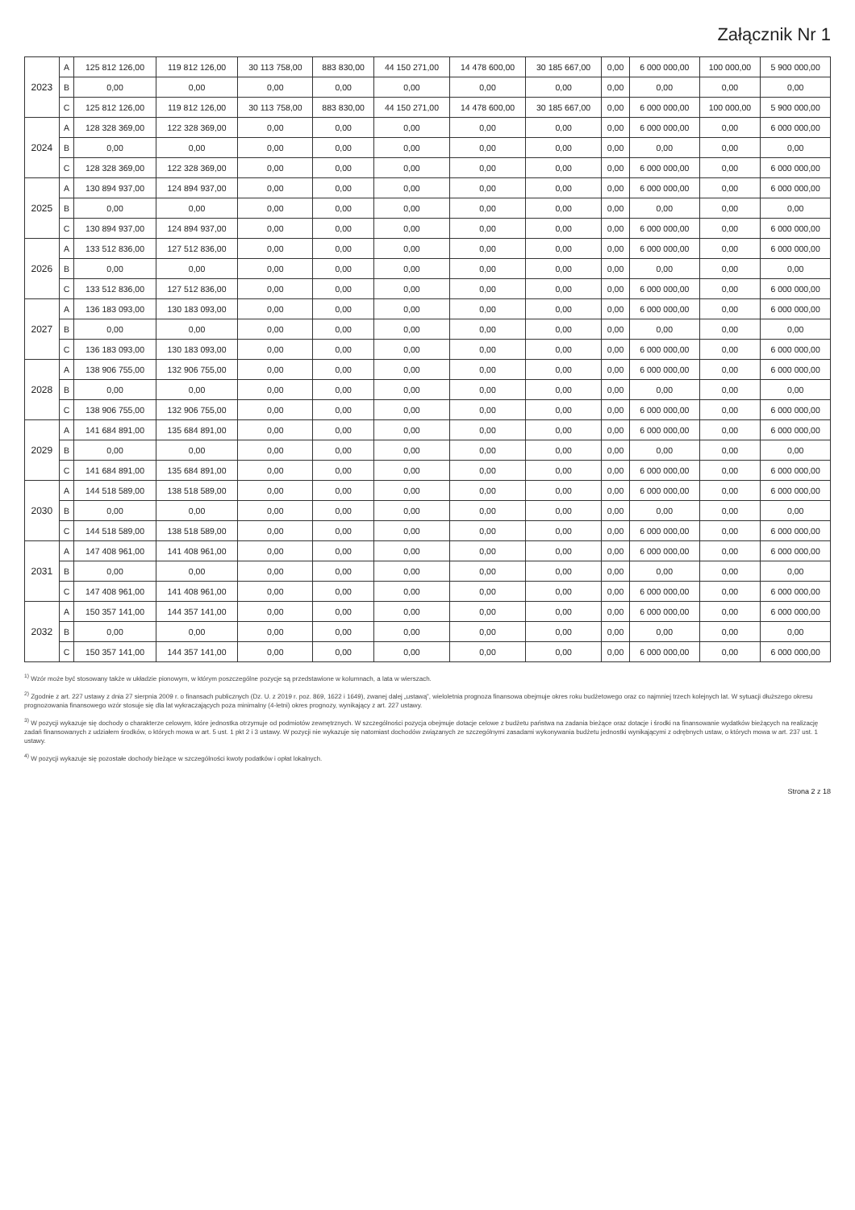Załącznik Nr 1
| 2023 | A | 125 812 126,00 | 119 812 126,00 | 30 113 758,00 | 883 830,00 | 44 150 271,00 | 14 478 600,00 | 30 185 667,00 | 0,00 | 6 000 000,00 | 100 000,00 | 5 900 000,00 |
| | B | 0,00 | 0,00 | 0,00 | 0,00 | 0,00 | 0,00 | 0,00 | 0,00 | 0,00 | 0,00 | 0,00 |
| | C | 125 812 126,00 | 119 812 126,00 | 30 113 758,00 | 883 830,00 | 44 150 271,00 | 14 478 600,00 | 30 185 667,00 | 0,00 | 6 000 000,00 | 100 000,00 | 5 900 000,00 |
| 2024 | A | 128 328 369,00 | 122 328 369,00 | 0,00 | 0,00 | 0,00 | 0,00 | 0,00 | 0,00 | 6 000 000,00 | 0,00 | 6 000 000,00 |
| | B | 0,00 | 0,00 | 0,00 | 0,00 | 0,00 | 0,00 | 0,00 | 0,00 | 0,00 | 0,00 | 0,00 |
| | C | 128 328 369,00 | 122 328 369,00 | 0,00 | 0,00 | 0,00 | 0,00 | 0,00 | 0,00 | 6 000 000,00 | 0,00 | 6 000 000,00 |
| 2025 | A | 130 894 937,00 | 124 894 937,00 | 0,00 | 0,00 | 0,00 | 0,00 | 0,00 | 0,00 | 6 000 000,00 | 0,00 | 6 000 000,00 |
| | B | 0,00 | 0,00 | 0,00 | 0,00 | 0,00 | 0,00 | 0,00 | 0,00 | 0,00 | 0,00 | 0,00 |
| | C | 130 894 937,00 | 124 894 937,00 | 0,00 | 0,00 | 0,00 | 0,00 | 0,00 | 0,00 | 6 000 000,00 | 0,00 | 6 000 000,00 |
| 2026 | A | 133 512 836,00 | 127 512 836,00 | 0,00 | 0,00 | 0,00 | 0,00 | 0,00 | 0,00 | 6 000 000,00 | 0,00 | 6 000 000,00 |
| | B | 0,00 | 0,00 | 0,00 | 0,00 | 0,00 | 0,00 | 0,00 | 0,00 | 0,00 | 0,00 | 0,00 |
| | C | 133 512 836,00 | 127 512 836,00 | 0,00 | 0,00 | 0,00 | 0,00 | 0,00 | 0,00 | 6 000 000,00 | 0,00 | 6 000 000,00 |
| 2027 | A | 136 183 093,00 | 130 183 093,00 | 0,00 | 0,00 | 0,00 | 0,00 | 0,00 | 0,00 | 6 000 000,00 | 0,00 | 6 000 000,00 |
| | B | 0,00 | 0,00 | 0,00 | 0,00 | 0,00 | 0,00 | 0,00 | 0,00 | 0,00 | 0,00 | 0,00 |
| | C | 136 183 093,00 | 130 183 093,00 | 0,00 | 0,00 | 0,00 | 0,00 | 0,00 | 0,00 | 6 000 000,00 | 0,00 | 6 000 000,00 |
| 2028 | A | 138 906 755,00 | 132 906 755,00 | 0,00 | 0,00 | 0,00 | 0,00 | 0,00 | 0,00 | 6 000 000,00 | 0,00 | 6 000 000,00 |
| | B | 0,00 | 0,00 | 0,00 | 0,00 | 0,00 | 0,00 | 0,00 | 0,00 | 0,00 | 0,00 | 0,00 |
| | C | 138 906 755,00 | 132 906 755,00 | 0,00 | 0,00 | 0,00 | 0,00 | 0,00 | 0,00 | 6 000 000,00 | 0,00 | 6 000 000,00 |
| 2029 | A | 141 684 891,00 | 135 684 891,00 | 0,00 | 0,00 | 0,00 | 0,00 | 0,00 | 0,00 | 6 000 000,00 | 0,00 | 6 000 000,00 |
| | B | 0,00 | 0,00 | 0,00 | 0,00 | 0,00 | 0,00 | 0,00 | 0,00 | 0,00 | 0,00 | 0,00 |
| | C | 141 684 891,00 | 135 684 891,00 | 0,00 | 0,00 | 0,00 | 0,00 | 0,00 | 0,00 | 6 000 000,00 | 0,00 | 6 000 000,00 |
| 2030 | A | 144 518 589,00 | 138 518 589,00 | 0,00 | 0,00 | 0,00 | 0,00 | 0,00 | 0,00 | 6 000 000,00 | 0,00 | 6 000 000,00 |
| | B | 0,00 | 0,00 | 0,00 | 0,00 | 0,00 | 0,00 | 0,00 | 0,00 | 0,00 | 0,00 | 0,00 |
| | C | 144 518 589,00 | 138 518 589,00 | 0,00 | 0,00 | 0,00 | 0,00 | 0,00 | 0,00 | 6 000 000,00 | 0,00 | 6 000 000,00 |
| 2031 | A | 147 408 961,00 | 141 408 961,00 | 0,00 | 0,00 | 0,00 | 0,00 | 0,00 | 0,00 | 6 000 000,00 | 0,00 | 6 000 000,00 |
| | B | 0,00 | 0,00 | 0,00 | 0,00 | 0,00 | 0,00 | 0,00 | 0,00 | 0,00 | 0,00 | 0,00 |
| | C | 147 408 961,00 | 141 408 961,00 | 0,00 | 0,00 | 0,00 | 0,00 | 0,00 | 0,00 | 6 000 000,00 | 0,00 | 6 000 000,00 |
| 2032 | A | 150 357 141,00 | 144 357 141,00 | 0,00 | 0,00 | 0,00 | 0,00 | 0,00 | 0,00 | 6 000 000,00 | 0,00 | 6 000 000,00 |
| | B | 0,00 | 0,00 | 0,00 | 0,00 | 0,00 | 0,00 | 0,00 | 0,00 | 0,00 | 0,00 | 0,00 |
| | C | 150 357 141,00 | 144 357 141,00 | 0,00 | 0,00 | 0,00 | 0,00 | 0,00 | 0,00 | 6 000 000,00 | 0,00 | 6 000 000,00 |
<sup>1)</sup> Wzór może być stosowany także w układzie pionowym, w którym poszczególne pozycje są przedstawione w kolumnach, a lata w wierszach.
<sup>2)</sup> Zgodnie z art. 227 ustawy z dnia 27 sierpnia 2009 r. o finansach publicznych (Dz. U. z 2019 r. poz. 869, 1622 i 1649), zwanej dalej „ustawą”, wieloletnia prognoza finansowa obejmuje okres roku budżetowego oraz co najmniej trzech kolejnych lat. W sytuacji dłuższego okresu prognozowania finansowego wzór stosuje się dla lat wykraczających poza minimalny (4-letni) okres prognozy, wynikający z art. 227 ustawy.
<sup>3)</sup> W pozycji wykazuje się dochody o charakterze celowym, które jednostka otrzymuje od podmiotów zewnętrznych. W szczególności pozycja obejmuje dotacje celowe z budżetu państwa na zadania bieżące oraz dotacje i środki na finansowanie wydatków bieżących na realizację zadań finansowanych z udziałem środków, o których mowa w art. 5 ust. 1 pkt 2 i 3 ustawy. W pozycji nie wykazuje się natomiast dochodów związanych ze szczególnymi zasadami wykonywania budżetu jednostki wynikającymi z odrębnych ustaw, o których mowa w art. 237 ust. 1 ustawy.
<sup>4)</sup> W pozycji wykazuje się pozostałe dochody bieżące w szczególności kwoty podatków i opłat lokalnych.
Strona 2 z 18